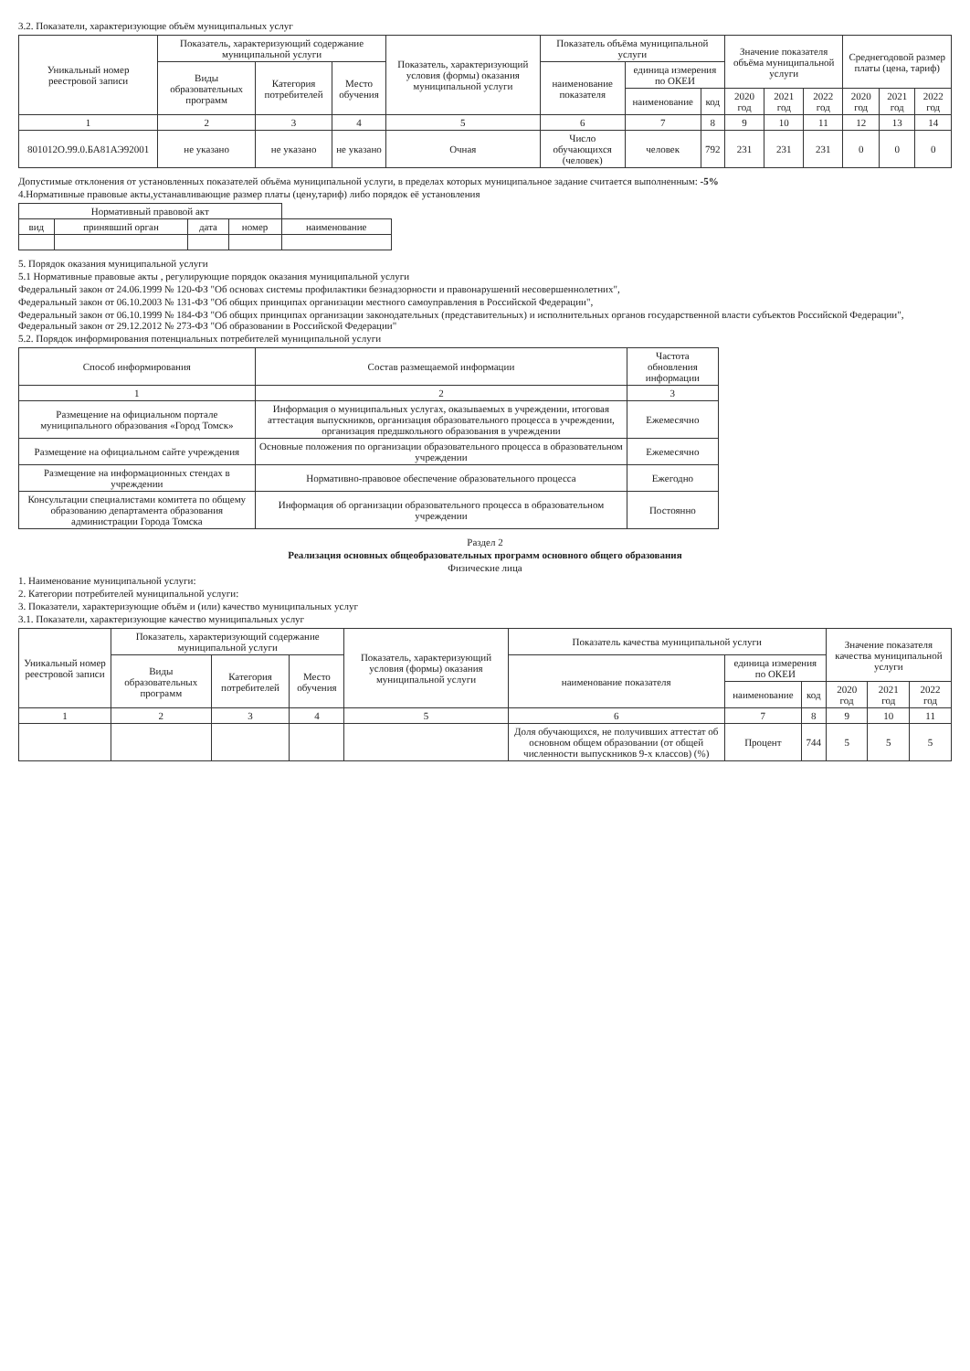3.2. Показатели, характеризующие объём муниципальных услуг
| Уникальный номер реестровой записи | Показатель, характеризующий содержание муниципальной услуги | | | Показатель, характеризующий условия (формы) оказания муниципальной услуги | Показатель объёма муниципальной услуги | | | Значение показателя объёма муниципальной услуги | | | Среднегодовой размер платы (цена, тариф) | | |
| --- | --- | --- | --- | --- | --- | --- | --- | --- | --- | --- | --- | --- | --- |
| | Виды образовательных программ | Категория потребителей | Место обучения | | наименование показателя | единица измерения по ОКЕИ | | | | | | | |
| | | | | | | наименование | код | 2020 год | 2021 год | 2022 год | 2020 год | 2021 год | 2022 год |
| 1 | 2 | 3 | 4 | 5 | 6 | 7 | 8 | 9 | 10 | 11 | 12 | 13 | 14 |
| 801012О.99.0.БА81АЭ92001 | не указано | не указано | не указано | Очная | Число обучающихся (человек) | человек | 792 | 231 | 231 | 231 | 0 | 0 | 0 |
Допустимые отклонения от установленных показателей объёма муниципальной услуги, в пределах которых муниципальное задание считается выполненным: -5%
4.Нормативные правовые акты,устанавливающие размер платы (цену,тариф) либо порядок её установления
| Нормативный правовой акт | | | | |
| --- | --- | --- | --- | --- |
| вид | принявший орган | дата | номер | наименование |
5. Порядок оказания муниципальной услуги
5.1 Нормативные правовые акты , регулирующие порядок оказания муниципальной услуги
Федеральный закон от 24.06.1999 № 120-ФЗ "Об основах системы профилактики безнадзорности и правонарушений несовершеннолетних",
Федеральный закон от 06.10.2003 № 131-ФЗ "Об общих принципах организации местного самоуправления в Российской Федерации",
Федеральный закон от 06.10.1999 № 184-ФЗ "Об общих принципах организации законодательных (представительных) и исполнительных органов государственной власти субъектов Российской Федерации", Федеральный закон от 29.12.2012 № 273-ФЗ "Об образовании в Российской Федерации"
5.2. Порядок информирования потенциальных потребителей муниципальной услуги
| Способ информирования | Состав размещаемой информации | Частота обновления информации |
| --- | --- | --- |
| 1 | 2 | 3 |
| Размещение на официальном портале муниципального образования «Город Томск» | Информация о муниципальных услугах, оказываемых в учреждении, итоговая аттестация выпускников, организация образовательного процесса в учреждении, организация предшкольного образования в учреждении | Ежемесячно |
| Размещение на официальном сайте учреждения | Основные положения по организации образовательного процесса в образовательном учреждении | Ежемесячно |
| Размещение на информационных стендах в учреждении | Нормативно-правовое обеспечение образовательного процесса | Ежегодно |
| Консультации специалистами комитета по общему образованию департамента образования администрации Города Томска | Информация об организации образовательного процесса в образовательном учреждении | Постоянно |
Раздел 2
Реализация основных общеобразовательных программ основного общего образования
Физические лица
1. Наименование муниципальной услуги:
2. Категории потребителей муниципальной услуги:
3. Показатели, характеризующие объём и (или) качество муниципальных услуг
3.1. Показатели, характеризующие качество муниципальных услуг
| Уникальный номер реестровой записи | Показатель, характеризующий содержание муниципальной услуги | | | Показатель, характеризующий условия (формы) оказания муниципальной услуги | Показатель качества муниципальной услуги | | | Значение показателя качества муниципальной услуги | | |
| --- | --- | --- | --- | --- | --- | --- | --- | --- | --- | --- |
| | Виды образовательных программ | Категория потребителей | Место обучения | | наименование показателя | единица измерения по ОКЕИ | | | | |
| | | | | | | наименование | код | 2020 год | 2021 год | 2022 год |
| 1 | 2 | 3 | 4 | 5 | 6 | 7 | 8 | 9 | 10 | 11 |
| | | | | | Доля обучающихся, не получивших аттестат об основном общем образовании (от общей численности выпускников 9-х классов) (%) | Процент | 744 | 5 | 5 | 5 |